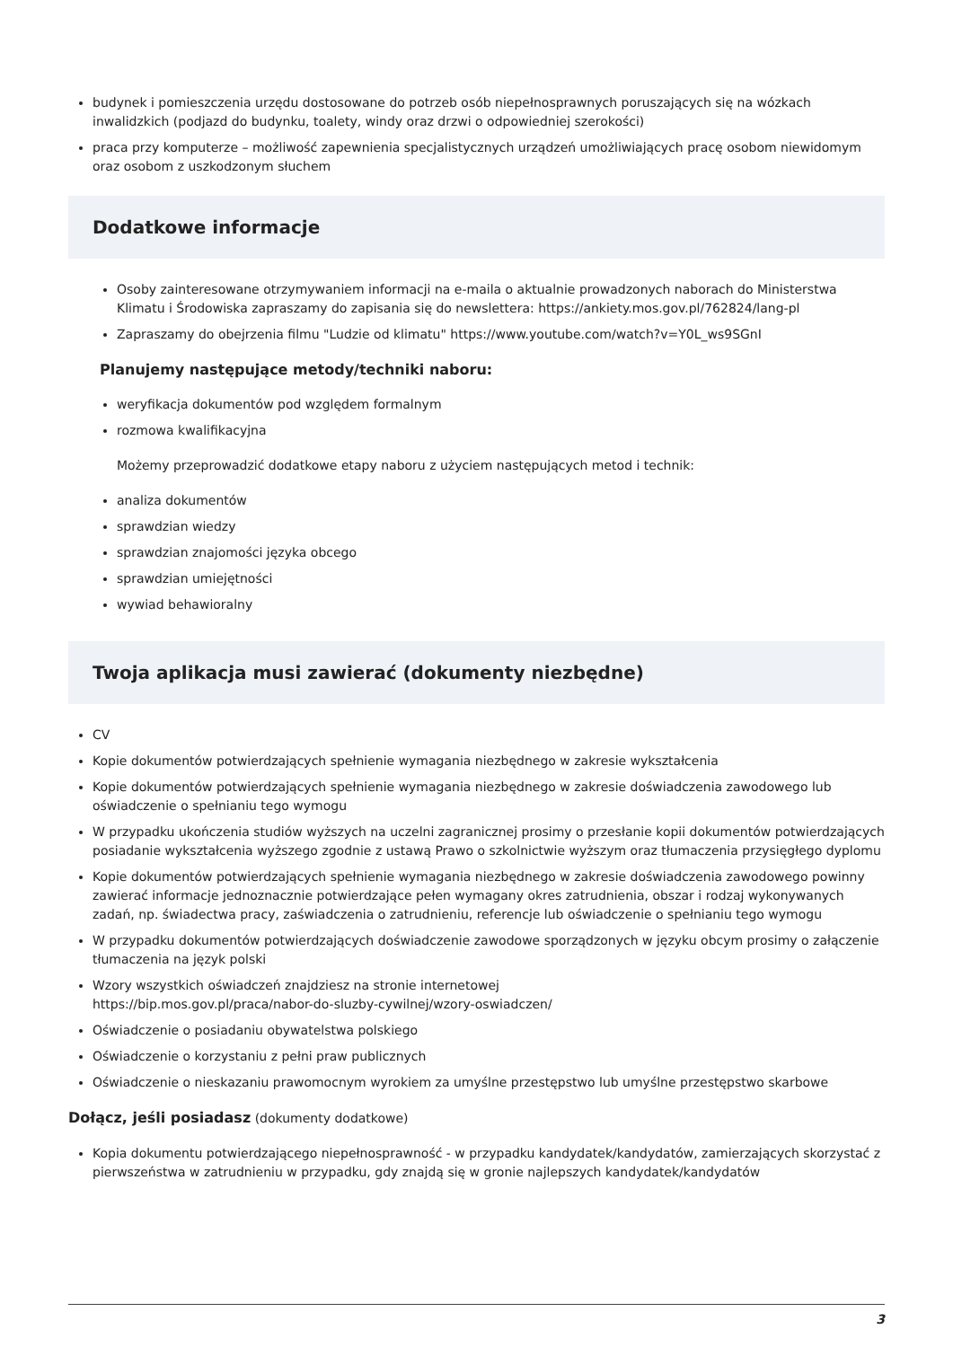budynek i pomieszczenia urzędu dostosowane do potrzeb osób niepełnosprawnych poruszających się na wózkach inwalidzkich (podjazd do budynku, toalety, windy oraz drzwi o odpowiedniej szerokości)
praca przy komputerze – możliwość zapewnienia specjalistycznych urządzeń umożliwiających pracę osobom niewidomym oraz osobom z uszkodzonym słuchem
Dodatkowe informacje
Osoby zainteresowane otrzymywaniem informacji na e-maila o aktualnie prowadzonych naborach do Ministerstwa Klimatu i Środowiska zapraszamy do zapisania się do newslettera: https://ankiety.mos.gov.pl/762824/lang-pl
Zapraszamy do obejrzenia filmu "Ludzie od klimatu" https://www.youtube.com/watch?v=Y0L_ws9SGnI
Planujemy następujące metody/techniki naboru:
weryfikacja dokumentów pod względem formalnym
rozmowa kwalifikacyjna
Możemy przeprowadzić dodatkowe etapy naboru z użyciem następujących metod i technik:
analiza dokumentów
sprawdzian wiedzy
sprawdzian znajomości języka obcego
sprawdzian umiejętności
wywiad behawioralny
Twoja aplikacja musi zawierać (dokumenty niezbędne)
CV
Kopie dokumentów potwierdzających spełnienie wymagania niezbędnego w zakresie wykształcenia
Kopie dokumentów potwierdzających spełnienie wymagania niezbędnego w zakresie doświadczenia zawodowego lub oświadczenie o spełnianiu tego wymogu
W przypadku ukończenia studiów wyższych na uczelni zagranicznej prosimy o przesłanie kopii dokumentów potwierdzających posiadanie wykształcenia wyższego zgodnie z ustawą Prawo o szkolnictwie wyższym oraz tłumaczenia przysięgłego dyplomu
Kopie dokumentów potwierdzających spełnienie wymagania niezbędnego w zakresie doświadczenia zawodowego powinny zawierać informacje jednoznacznie potwierdzające pełen wymagany okres zatrudnienia, obszar i rodzaj wykonywanych zadań, np. świadectwa pracy, zaświadczenia o zatrudnieniu, referencje lub oświadczenie o spełnianiu tego wymogu
W przypadku dokumentów potwierdzających doświadczenie zawodowe sporządzonych w języku obcym prosimy o załączenie tłumaczenia na język polski
Wzory wszystkich oświadczeń znajdziesz na stronie internetowej
https://bip.mos.gov.pl/praca/nabor-do-sluzby-cywilnej/wzory-oswiadczen/
Oświadczenie o posiadaniu obywatelstwa polskiego
Oświadczenie o korzystaniu z pełni praw publicznych
Oświadczenie o nieskazaniu prawomocnym wyrokiem za umyślne przestępstwo lub umyślne przestępstwo skarbowe
Dołącz, jeśli posiadasz (dokumenty dodatkowe)
Kopia dokumentu potwierdzającego niepełnosprawność - w przypadku kandydatek/kandydatów, zamierzających skorzystać z pierwszeństwa w zatrudnieniu w przypadku, gdy znajdą się w gronie najlepszych kandydatek/kandydatów
3